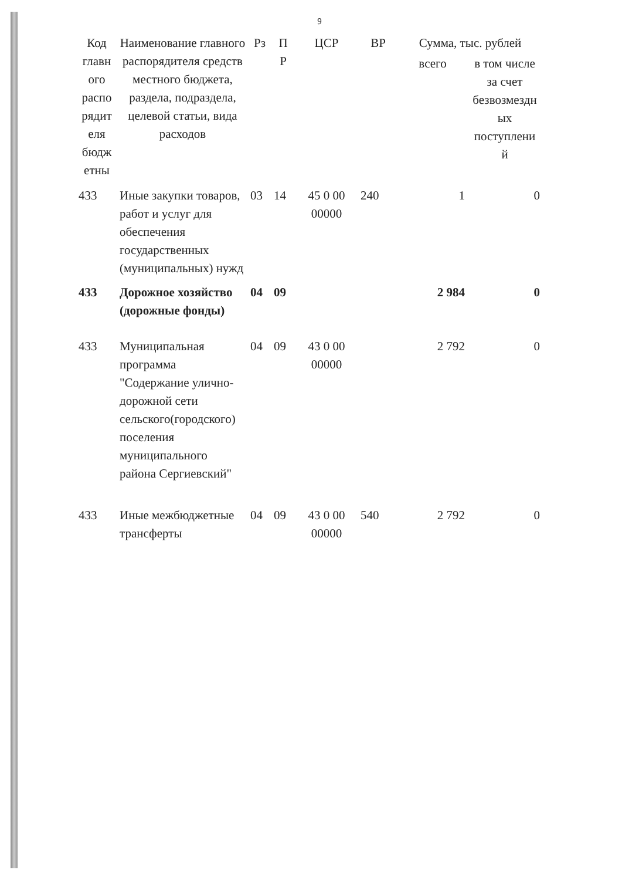9
| Код главн ого распо рядит еля бюдж етны | Наименование главного распорядителя средств местного бюджета, раздела, подраздела, целевой статьи, вида расходов | Рз | П Р | ЦСР | ВР | Сумма, тыс. рублей | |
| --- | --- | --- | --- | --- | --- | --- | --- |
| | | | | | | всего | в том числе за счет безвозмездн ых поступлени й |
| 433 | Иные закупки товаров, работ и услуг для обеспечения государственных (муниципальных) нужд | 03 | 14 | 45 0 00 00000 | 240 | 1 | 0 |
| 433 | Дорожное хозяйство (дорожные фонды) | 04 | 09 | | | 2 984 | 0 |
| 433 | Муниципальная программа "Содержание улично-дорожной сети сельского(городского) поселения муниципального района Сергиевский" | 04 | 09 | 43 0 00 00000 | | 2 792 | 0 |
| 433 | Иные межбюджетные трансферты | 04 | 09 | 43 0 00 00000 | 540 | 2 792 | 0 |